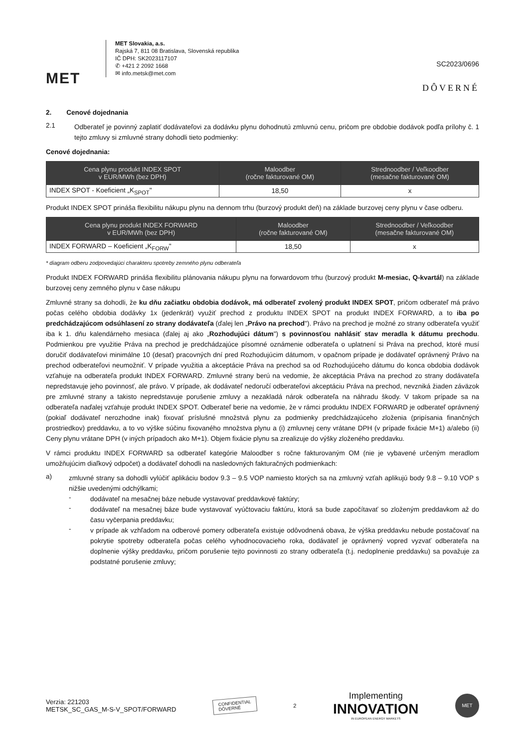MET
MET Slovakia, a.s.
Rajská 7, 811 08 Bratislava, Slovenská republika
IČ DPH: SK2023117107
✆ +421 2 2092 1668
✉ info.metsk@met.com
SC2023/0696
DÔVERNÉ
2. Cenové dojednania
2.1
Odberateľ je povinný zaplatiť dodávateľovi za dodávku plynu dohodnutú zmluvnú cenu, pričom pre obdobie dodávok podľa prílohy č. 1 tejto zmluvy si zmluvné strany dohodli tieto podmienky:
Cenové dojednania:
| Cena plynu produkt INDEX SPOT v EUR/MWh (bez DPH) | Maloodber (ročne fakturované OM) | Strednoodber / Veľkoodber (mesačne fakturované OM) |
| --- | --- | --- |
| INDEX SPOT - Koeficient „K<sub>SPOT</sub>" | 18,50 | x |
Produkt INDEX SPOT prináša flexibilitu nákupu plynu na dennom trhu (burzový produkt deň) na základe burzovej ceny plynu v čase odberu.
| Cena plynu produkt INDEX FORWARD v EUR/MWh (bez DPH) | Maloodber (ročne fakturované OM) | Strednoodber / Veľkoodber (mesačne fakturované OM) |
| --- | --- | --- |
| INDEX FORWARD – Koeficient „K<sub>FORW</sub>" | 18,50 | x |
* diagram odberu zodpovedajúci charakteru spotreby zemného plynu odberateľa
Produkt INDEX FORWARD prináša flexibilitu plánovania nákupu plynu na forwardovom trhu (burzový produkt M-mesiac, Q-kvartál) na základe burzovej ceny zemného plynu v čase nákupu
Zmluvné strany sa dohodli, že ku dňu začiatku obdobia dodávok, má odberateľ zvolený produkt INDEX SPOT, pričom odberateľ má právo počas celého obdobia dodávky 1x (jedenkrát) využiť prechod z produktu INDEX SPOT na produkt INDEX FORWARD, a to iba po predchádzajúcom odsúhlasení zo strany dodávateľa (ďalej len „Právo na prechod"). Právo na prechod je možné zo strany odberateľa využiť iba k 1. dňu kalendárneho mesiaca (ďalej aj ako „Rozhodujúci dátum") s povinnosťou nahlásiť stav meradla k dátumu prechodu. Podmienkou pre využitie Práva na prechod je predchádzajúce písomné oznámenie odberateľa o uplatnení si Práva na prechod, ktoré musí doručiť dodávateľovi minimálne 10 (desať) pracovných dní pred Rozhodujúcim dátumom, v opačnom prípade je dodávateľ oprávnený Právo na prechod odberateľovi neumožniť. V prípade využitia a akceptácie Práva na prechod sa od Rozhodujúceho dátumu do konca obdobia dodávok vzťahuje na odberateľa produkt INDEX FORWARD. Zmluvné strany berú na vedomie, že akceptácia Práva na prechod zo strany dodávateľa nepredstavuje jeho povinnosť, ale právo. V prípade, ak dodávateľ nedoručí odberateľovi akceptáciu Práva na prechod, nevzniká žiaden záväzok pre zmluvné strany a takisto nepredstavuje porušenie zmluvy a nezakladá nárok odberateľa na náhradu škody. V takom prípade sa na odberateľa naďalej vzťahuje produkt INDEX SPOT. Odberateľ berie na vedomie, že v rámci produktu INDEX FORWARD je odberateľ oprávnený (pokiaľ dodávateľ nerozhodne inak) fixovať príslušné množstvá plynu za podmienky predchádzajúceho zloženia (pripísania finančných prostriedkov) preddavku, a to vo výške súčinu fixovaného množstva plynu a (i) zmluvnej ceny vrátane DPH (v prípade fixácie M+1) a/alebo (ii) Ceny plynu vrátane DPH (v iných prípadoch ako M+1). Objem fixácie plynu sa zrealizuje do výšky zloženého preddavku.
V rámci produktu INDEX FORWARD sa odberateľ kategórie Maloodber s ročne fakturovaným OM (nie je vybavené určeným meradlom umožňujúcim diaľkový odpočet) a dodávateľ dohodli na nasledovných fakturačných podmienkach:
a)
zmluvné strany sa dohodli vylúčiť aplikáciu bodov 9.3 – 9.5 VOP namiesto ktorých sa na zmluvný vzťah aplikujú body 9.8 – 9.10 VOP s nižšie uvedenými odchýlkami;
-
dodávateľ na mesačnej báze nebude vystavovať preddavkové faktúry;
-
dodávateľ na mesačnej báze bude vystavovať vyúčtovaciu faktúru, ktorá sa bude započítavať so zloženým preddavkom až do času vyčerpania preddavku;
-
v prípade ak vzhľadom na odberové pomery odberateľa existuje odôvodnená obava, že výška preddavku nebude postačovať na pokrytie spotreby odberateľa počas celého vyhodnocovacieho roka, dodávateľ je oprávnený vopred vyzvať odberateľa na doplnenie výšky preddavku, pričom porušenie tejto povinnosti zo strany odberateľa (t.j. nedoplnenie preddavku) sa považuje za podstatné porušenie zmluvy;
Verzia: 221203
METSK_SC_GAS_M-S-V_SPOT/FORWARD
CONFIDENTIAL
DÔVERNÉ
2
Implementing
INNOVATION
IN EUROPEAN ENERGY MARKETS
MET